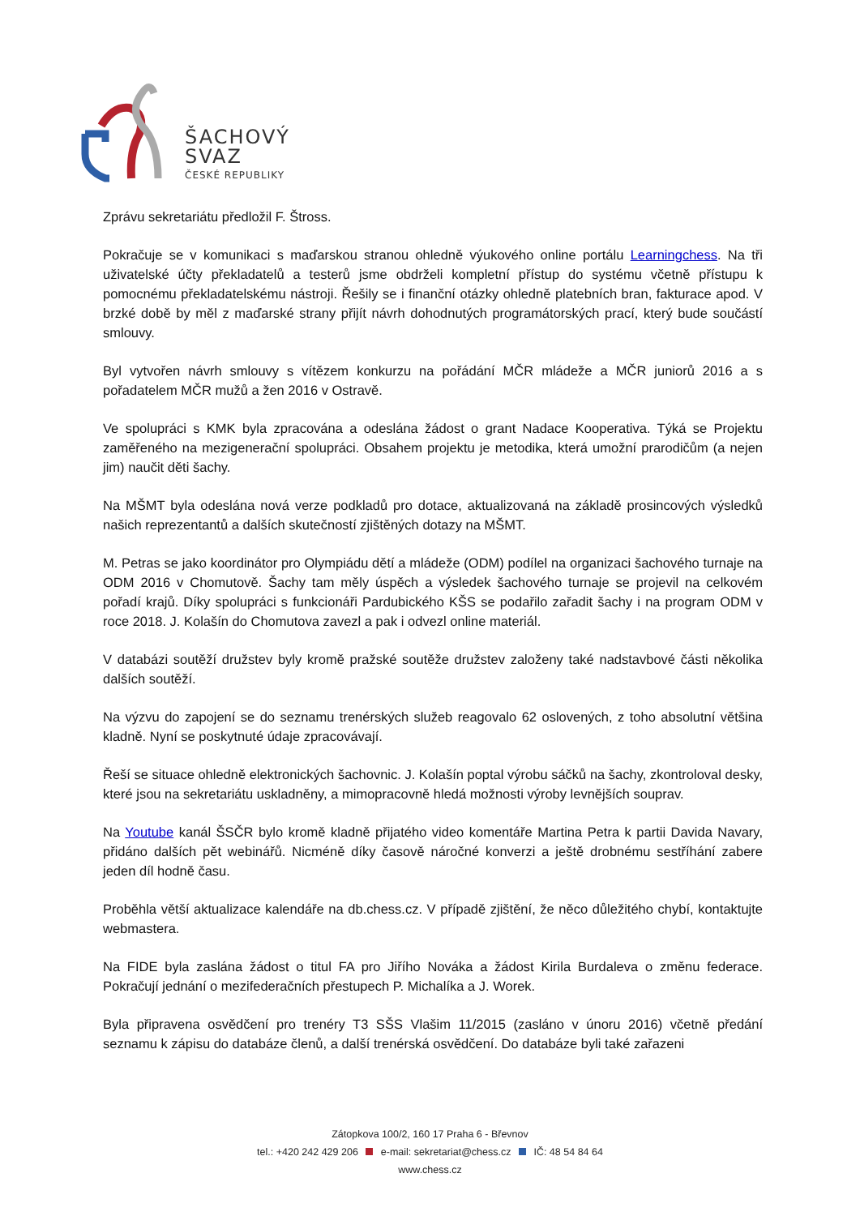ŠACHOVÝ
SVAZ
ČESKÉ REPUBLIKY
Zprávu sekretariátu předložil F. Štross.
Pokračuje se v komunikaci s maďarskou stranou ohledně výukového online portálu Learningchess. Na tři uživatelské účty překladatelů a testerů jsme obdrželi kompletní přístup do systému včetně přístupu k pomocnému překladatelskému nástroji. Řešily se i finanční otázky ohledně platebních bran, fakturace apod. V brzké době by měl z maďarské strany přijít návrh dohodnutých programátorských prací, který bude součástí smlouvy.
Byl vytvořen návrh smlouvy s vítězem konkurzu na pořádání MČR mládeže a MČR juniorů 2016 a s pořadatelem MČR mužů a žen 2016 v Ostravě.
Ve spolupráci s KMK byla zpracována a odeslána žádost o grant Nadace Kooperativa. Týká se Projektu zaměřeného na mezigenerační spolupráci. Obsahem projektu je metodika, která umožní prarodičům (a nejen jim) naučit děti šachy.
Na MŠMT byla odeslána nová verze podkladů pro dotace, aktualizovaná na základě prosincových výsledků našich reprezentantů a dalších skutečností zjištěných dotazy na MŠMT.
M. Petras se jako koordinátor pro Olympiádu dětí a mládeže (ODM) podílel na organizaci šachového turnaje na ODM 2016 v Chomutově. Šachy tam měly úspěch a výsledek šachového turnaje se projevil na celkovém pořadí krajů. Díky spolupráci s funkcionáři Pardubického KŠS se podařilo zařadit šachy i na program ODM v roce 2018. J. Kolašín do Chomutova zavezl a pak i odvezl online materiál.
V databázi soutěží družstev byly kromě pražské soutěže družstev založeny také nadstavbové části několika dalších soutěží.
Na výzvu do zapojení se do seznamu trenérských služeb reagovalo 62 oslovených, z toho absolutní většina kladně. Nyní se poskytnuté údaje zpracovávají.
Řeší se situace ohledně elektronických šachovnic. J. Kolašín poptal výrobu sáčků na šachy, zkontroloval desky, které jsou na sekretariátu uskladněny, a mimopracovně hledá možnosti výroby levnějších souprav.
Na Youtube kanál ŠSČR bylo kromě kladně přijatého video komentáře Martina Petra k partii Davida Navary, přidáno dalších pět webinářů. Nicméně díky časově náročné konverzi a ještě drobnému sestříhání zabere jeden díl hodně času.
Proběhla větší aktualizace kalendáře na db.chess.cz. V případě zjištění, že něco důležitého chybí, kontaktujte webmastera.
Na FIDE byla zaslána žádost o titul FA pro Jiřího Nováka a žádost Kirila Burdaleva o změnu federace. Pokračují jednání o mezifederačních přestupech P. Michalíka a J. Worek.
Byla připravena osvědčení pro trenéry T3 SŠS Vlašim 11/2015 (zasláno v únoru 2016) včetně předání seznamu k zápisu do databáze členů, a další trenérská osvědčení. Do databáze byli také zařazeni
Zátopkova 100/2, 160 17 Praha 6 - Břevnov
tel.: +420 242 429 206 e-mail: sekretariat@chess.cz IČ: 48 54 84 64
www.chess.cz